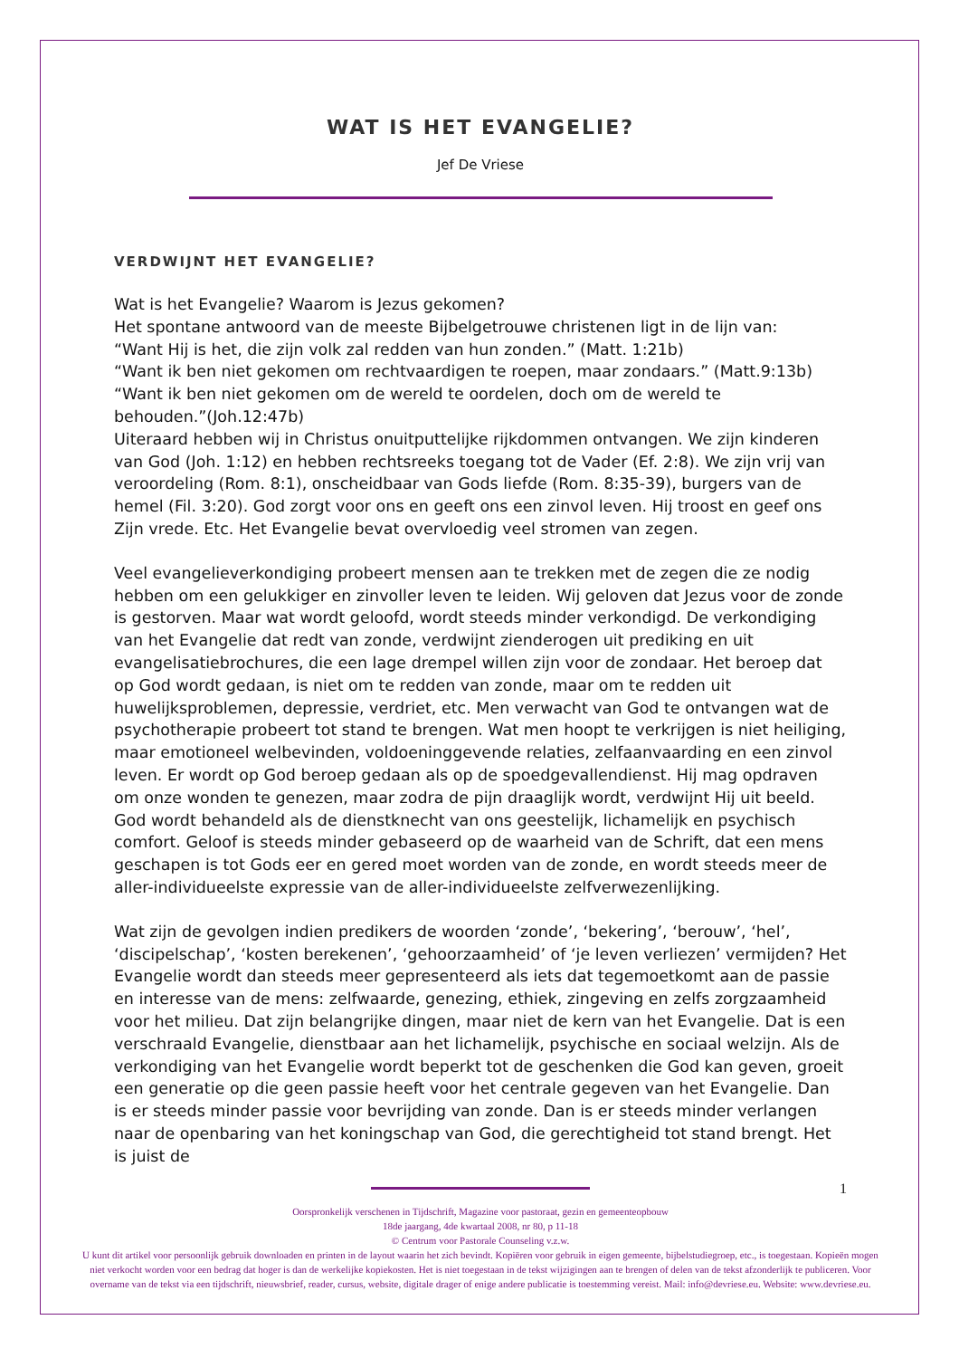WAT IS HET EVANGELIE?
Jef De Vriese
VERDWIJNT HET EVANGELIE?
Wat is het Evangelie? Waarom is Jezus gekomen?
Het spontane antwoord van de meeste Bijbelgetrouwe christenen ligt in de lijn van:
“Want Hij is het, die zijn volk zal redden van hun zonden.” (Matt. 1:21b)
“Want ik ben niet gekomen om rechtvaardigen te roepen, maar zondaars.” (Matt.9:13b)
“Want ik ben niet gekomen om de wereld te oordelen, doch om de wereld te behouden.”(Joh.12:47b)
Uiteraard hebben wij in Christus onuitputtelijke rijkdommen ontvangen. We zijn kinderen van God (Joh. 1:12) en hebben rechtsreeks toegang tot de Vader (Ef. 2:8). We zijn vrij van veroordeling (Rom. 8:1), onscheidbaar van Gods liefde (Rom. 8:35-39), burgers van de hemel (Fil. 3:20). God zorgt voor ons en geeft ons een zinvol leven. Hij troost en geef ons Zijn vrede. Etc. Het Evangelie bevat overvloedig veel stromen van zegen.
Veel evangelieverkondiging probeert mensen aan te trekken met de zegen die ze nodig hebben om een gelukkiger en zinvoller leven te leiden. Wij geloven dat Jezus voor de zonde is gestorven. Maar wat wordt geloofd, wordt steeds minder verkondigd. De verkondiging van het Evangelie dat redt van zonde, verdwijnt zienderogen uit prediking en uit evangelisatiebrochures, die een lage drempel willen zijn voor de zondaar. Het beroep dat op God wordt gedaan, is niet om te redden van zonde, maar om te redden uit huwelijksproblemen, depressie, verdriet, etc. Men verwacht van God te ontvangen wat de psychotherapie probeert tot stand te brengen. Wat men hoopt te verkrijgen is niet heiliging, maar emotioneel welbevinden, voldoeninggevende relaties, zelfaanvaarding en een zinvol leven. Er wordt op God beroep gedaan als op de spoedgevallendienst. Hij mag opdraven om onze wonden te genezen, maar zodra de pijn draaglijk wordt, verdwijnt Hij uit beeld. God wordt behandeld als de dienstknecht van ons geestelijk, lichamelijk en psychisch comfort. Geloof is steeds minder gebaseerd op de waarheid van de Schrift, dat een mens geschapen is tot Gods eer en gered moet worden van de zonde, en wordt steeds meer de aller-individueelste expressie van de aller-individueelste zelfverwezenlijking.
Wat zijn de gevolgen indien predikers de woorden ‘zonde’, ‘bekering’, ‘berouw’, ‘hel’, ‘discipelschap’, ‘kosten berekenen’, ‘gehoorzaamheid’ of ‘je leven verliezen’ vermijden? Het Evangelie wordt dan steeds meer gepresenteerd als iets dat tegemoetkomt aan de passie en interesse van de mens: zelfwaarde, genezing, ethiek, zingeving en zelfs zorgzaamheid voor het milieu. Dat zijn belangrijke dingen, maar niet de kern van het Evangelie. Dat is een verschraald Evangelie, dienstbaar aan het lichamelijk, psychische en sociaal welzijn. Als de verkondiging van het Evangelie wordt beperkt tot de geschenken die God kan geven, groeit een generatie op die geen passie heeft voor het centrale gegeven van het Evangelie. Dan is er steeds minder passie voor bevrijding van zonde. Dan is er steeds minder verlangen naar de openbaring van het koningschap van God, die gerechtigheid tot stand brengt. Het is juist de
1
Oorspronkelijk verschenen in Tijdschrift, Magazine voor pastoraat, gezin en gemeenteopbouw
18de jaargang, 4de kwartaal 2008, nr 80, p 11-18
© Centrum voor Pastorale Counseling v.z.w.
U kunt dit artikel voor persoonlijk gebruik downloaden en printen in de layout waarin het zich bevindt. Kopiëren voor gebruik in eigen gemeente, bijbelstudiegroep, etc., is toegestaan. Kopieën mogen niet verkocht worden voor een bedrag dat hoger is dan de werkelijke kopiekosten. Het is niet toegestaan in de tekst wijzigingen aan te brengen of delen van de tekst afzonderlijk te publiceren. Voor overname van de tekst via een tijdschrift, nieuwsbrief, reader, cursus, website, digitale drager of enige andere publicatie is toestemming vereist. Mail: info@devriese.eu. Website: www.devriese.eu.